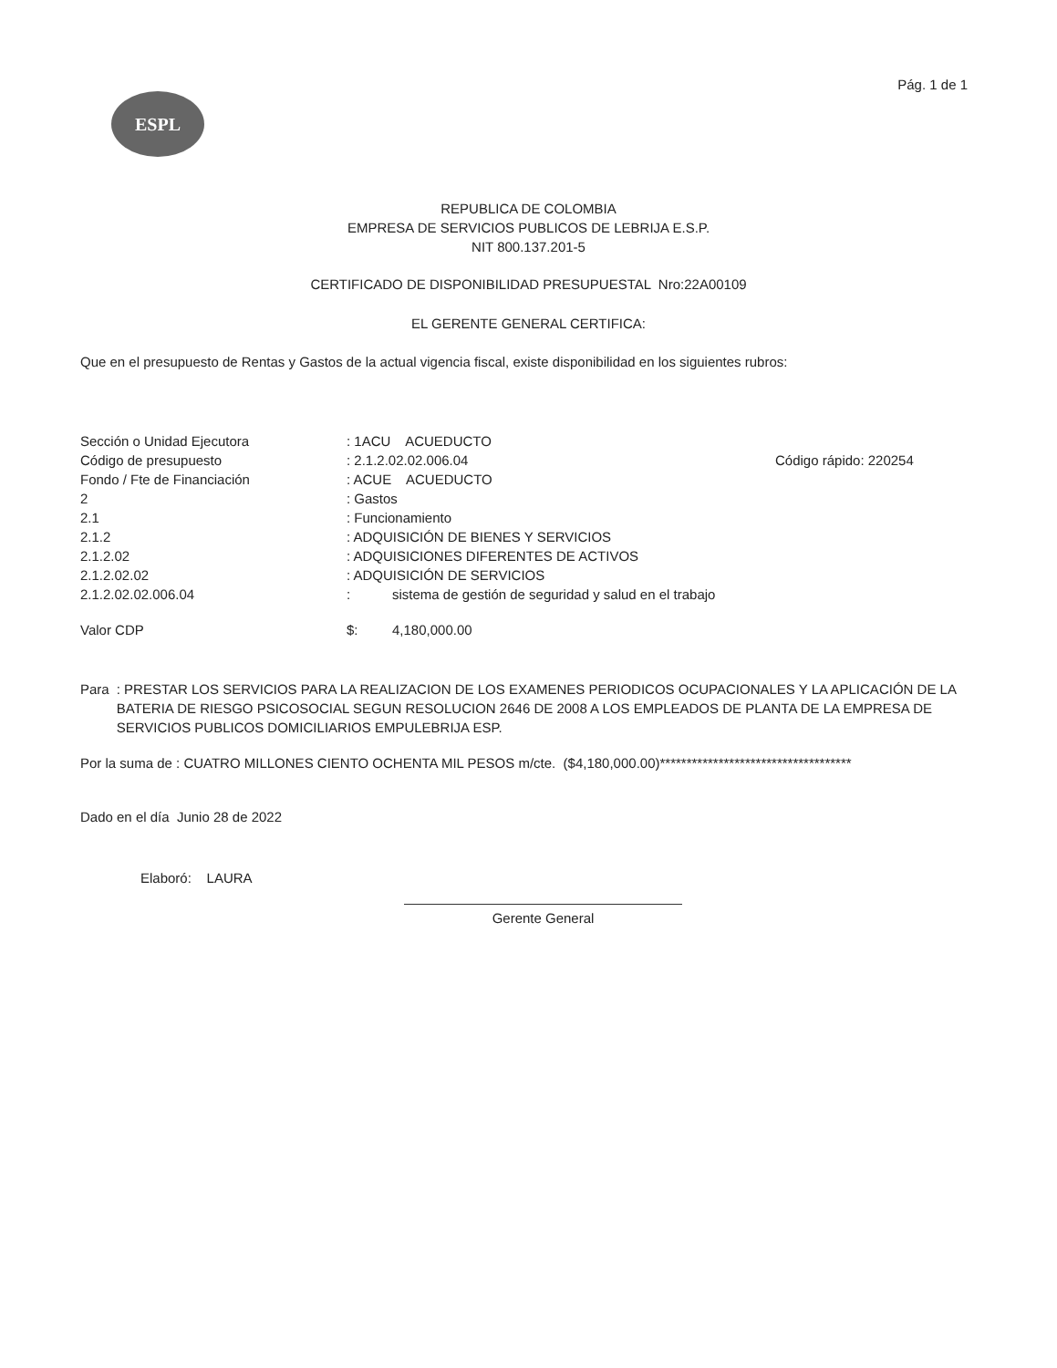Pág. 1 de 1
ESPL
REPUBLICA DE COLOMBIA
EMPRESA DE SERVICIOS PUBLICOS DE LEBRIJA E.S.P.
NIT 800.137.201-5
CERTIFICADO DE DISPONIBILIDAD PRESUPUESTAL Nro:22A00109
EL GERENTE GENERAL CERTIFICA:
Que en el presupuesto de Rentas y Gastos de la actual vigencia fiscal, existe disponibilidad en los siguientes rubros:
| Sección o Unidad Ejecutora | : 1ACU ACUEDUCTO | |
| Código de presupuesto | : 2.1.2.02.02.006.04 | Código rápido: 220254 |
| Fondo / Fte de Financiación | : ACUE ACUEDUCTO | |
| 2 | : Gastos | |
| 2.1 | : Funcionamiento | |
| 2.1.2 | : ADQUISICIÓN DE BIENES Y SERVICIOS | |
| 2.1.2.02 | : ADQUISICIONES DIFERENTES DE ACTIVOS | |
| 2.1.2.02.02 | : ADQUISICIÓN DE SERVICIOS | |
| 2.1.2.02.02.006.04 | : sistema de gestión de seguridad y salud en el trabajo | |
| Valor CDP | $: 4,180,000.00 | |
Para : PRESTAR LOS SERVICIOS PARA LA REALIZACION DE LOS EXAMENES PERIODICOS OCUPACIONALES Y LA APLICACIÓN DE LA BATERIA DE RIESGO PSICOSOCIAL SEGUN RESOLUCION 2646 DE 2008 A LOS EMPLEADOS DE PLANTA DE LA EMPRESA DE SERVICIOS PUBLICOS DOMICILIARIOS EMPULEBRIJA ESP.
Por la suma de : CUATRO MILLONES CIENTO OCHENTA MIL PESOS m/cte. ($4,180,000.00)************************************
Dado en el día Junio 28 de 2022
Elaboró: LAURA
Gerente General